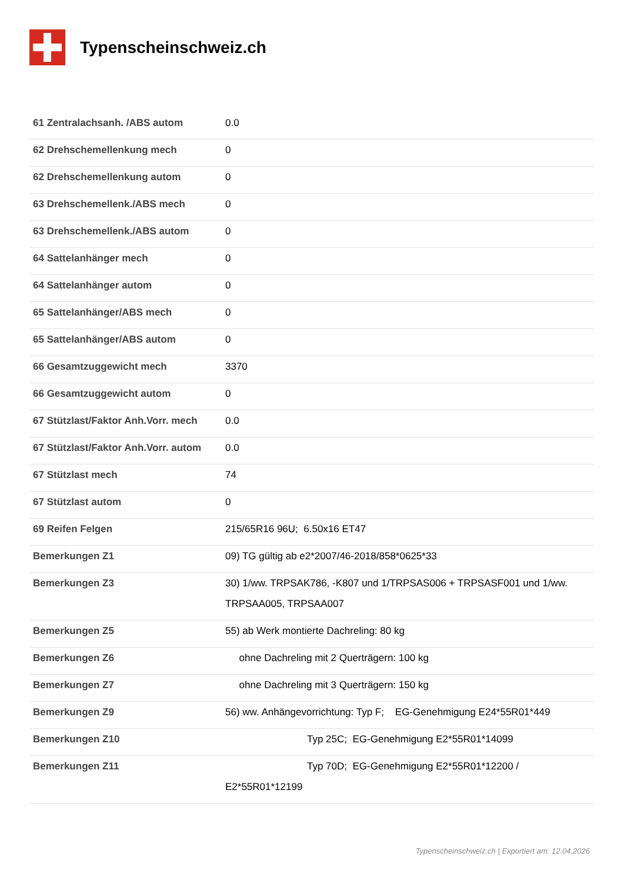Typenscheinschweiz.ch
| 61 Zentralachsanh. /ABS autom | 0.0 |
| 62 Drehschemellenkung mech | 0 |
| 62 Drehschemellenkung autom | 0 |
| 63 Drehschemellenk./ABS mech | 0 |
| 63 Drehschemellenk./ABS autom | 0 |
| 64 Sattelanhänger mech | 0 |
| 64 Sattelanhänger autom | 0 |
| 65 Sattelanhänger/ABS mech | 0 |
| 65 Sattelanhänger/ABS autom | 0 |
| 66 Gesamtzuggewicht mech | 3370 |
| 66 Gesamtzuggewicht autom | 0 |
| 67 Stützlast/Faktor Anh.Vorr. mech | 0.0 |
| 67 Stützlast/Faktor Anh.Vorr. autom | 0.0 |
| 67 Stützlast mech | 74 |
| 67 Stützlast autom | 0 |
| 69 Reifen Felgen | 215/65R16 96U; 6.50x16 ET47 |
| Bemerkungen Z1 | 09) TG gültig ab e2*2007/46-2018/858*0625*33 |
| Bemerkungen Z3 | 30) 1/ww. TRPSAK786, -K807 und 1/TRPSAS006 + TRPSASF001 und 1/ww. TRPSAA005, TRPSAA007 |
| Bemerkungen Z5 | 55) ab Werk montierte Dachreling: 80 kg |
| Bemerkungen Z6 | ohne Dachreling mit 2 Querträgern: 100 kg |
| Bemerkungen Z7 | ohne Dachreling mit 3 Querträgern: 150 kg |
| Bemerkungen Z9 | 56) ww. Anhängevorrichtung: Typ F; EG-Genehmigung E24*55R01*449 |
| Bemerkungen Z10 | Typ 25C; EG-Genehmigung E2*55R01*14099 |
| Bemerkungen Z11 | Typ 70D; EG-Genehmigung E2*55R01*12200 / E2*55R01*12199 |
Typenscheinschweiz.ch | Exportiert am: 12.04.2026